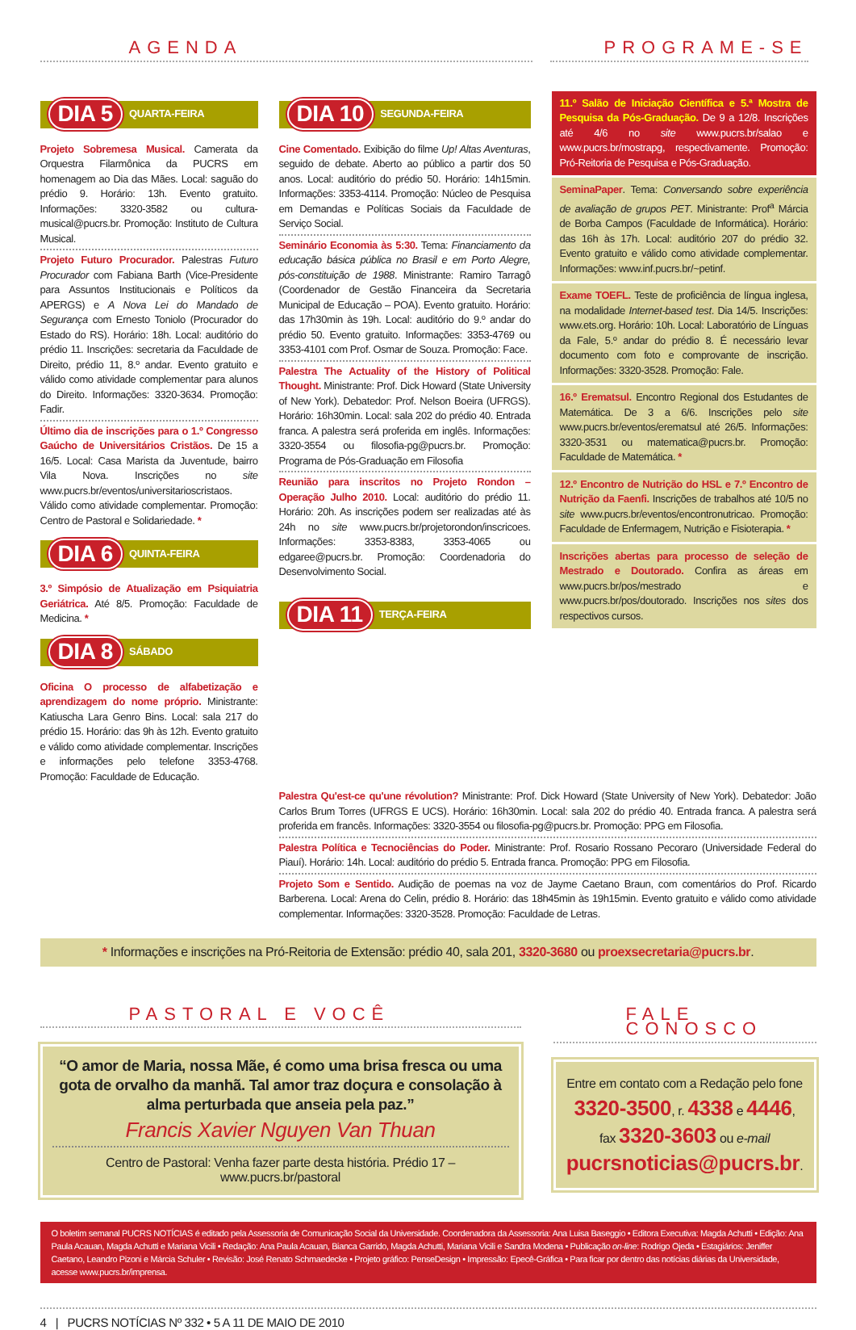AGENDA PROGRAME-SE
DIA 5 QUARTA-FEIRA
Projeto Sobremesa Musical. Camerata da Orquestra Filarmônica da PUCRS em homenagem ao Dia das Mães. Local: saguão do prédio 9. Horário: 13h. Evento gratuito. Informações: 3320-3582 ou cultura-musical@pucrs.br. Promoção: Instituto de Cultura Musical.
Projeto Futuro Procurador. Palestras Futuro Procurador com Fabiana Barth (Vice-Presidente para Assuntos Institucionais e Políticos da APERGS) e A Nova Lei do Mandado de Segurança com Ernesto Toniolo (Procurador do Estado do RS). Horário: 18h. Local: auditório do prédio 11. Inscrições: secretaria da Faculdade de Direito, prédio 11, 8.º andar. Evento gratuito e válido como atividade complementar para alunos do Direito. Informações: 3320-3634. Promoção: Fadir.
Último dia de inscrições para o 1.º Congresso Gaúcho de Universitários Cristãos. De 15 a 16/5. Local: Casa Marista da Juventude, bairro Vila Nova. Inscrições no site www.pucrs.br/eventos/universitarioscristaos. Válido como atividade complementar. Promoção: Centro de Pastoral e Solidariedade. *
DIA 6 QUINTA-FEIRA
3.º Simpósio de Atualização em Psiquiatria Geriátrica. Até 8/5. Promoção: Faculdade de Medicina. *
DIA 8 SÁBADO
Oficina O processo de alfabetização e aprendizagem do nome próprio. Ministrante: Katiuscha Lara Genro Bins. Local: sala 217 do prédio 15. Horário: das 9h às 12h. Evento gratuito e válido como atividade complementar. Inscrições e informações pelo telefone 3353-4768. Promoção: Faculdade de Educação.
DIA 10 SEGUNDA-FEIRA
Cine Comentado. Exibição do filme Up! Altas Aventuras, seguido de debate. Aberto ao público a partir dos 50 anos. Local: auditório do prédio 50. Horário: 14h15min. Informações: 3353-4114. Promoção: Núcleo de Pesquisa em Demandas e Políticas Sociais da Faculdade de Serviço Social.
Seminário Economia às 5:30. Tema: Financiamento da educação básica pública no Brasil e em Porto Alegre, pós-constituição de 1988. Ministrante: Ramiro Tarragô (Coordenador de Gestão Financeira da Secretaria Municipal de Educação – POA). Evento gratuito. Horário: das 17h30min às 19h. Local: auditório do 9.º andar do prédio 50. Evento gratuito. Informações: 3353-4769 ou 3353-4101 com Prof. Osmar de Souza. Promoção: Face.
Palestra The Actuality of the History of Political Thought. Ministrante: Prof. Dick Howard (State University of New York). Debatedor: Prof. Nelson Boeira (UFRGS). Horário: 16h30min. Local: sala 202 do prédio 40. Entrada franca. A palestra será proferida em inglês. Informações: 3320-3554 ou filosofia-pg@pucrs.br. Promoção: Programa de Pós-Graduação em Filosofia
Reunião para inscritos no Projeto Rondon – Operação Julho 2010. Local: auditório do prédio 11. Horário: 20h. As inscrições podem ser realizadas até às 24h no site www.pucrs.br/projetorondon/inscricoes. Informações: 3353-8383, 3353-4065 ou edgaree@pucrs.br. Promoção: Coordenadoria do Desenvolvimento Social.
DIA 11 TERÇA-FEIRA
11.º Salão de Iniciação Científica e 5.ª Mostra de Pesquisa da Pós-Graduação. De 9 a 12/8. Inscrições até 4/6 no site www.pucrs.br/salao e www.pucrs.br/mostrapg, respectivamente. Promoção: Pró-Reitoria de Pesquisa e Pós-Graduação.
SeminaPaper. Tema: Conversando sobre experiência de avaliação de grupos PET. Ministrante: Prof<sup>a</sup> Márcia de Borba Campos (Faculdade de Informática). Horário: das 16h às 17h. Local: auditório 207 do prédio 32. Evento gratuito e válido como atividade complementar. Informações: www.inf.pucrs.br/~petinf.
Exame TOEFL. Teste de proficiência de língua inglesa, na modalidade Internet-based test. Dia 14/5. Inscrições: www.ets.org. Horário: 10h. Local: Laboratório de Línguas da Fale, 5.º andar do prédio 8. É necessário levar documento com foto e comprovante de inscrição. Informações: 3320-3528. Promoção: Fale.
16.º Erematsul. Encontro Regional dos Estudantes de Matemática. De 3 a 6/6. Inscrições pelo site www.pucrs.br/eventos/erematsul até 26/5. Informações: 3320-3531 ou matematica@pucrs.br. Promoção: Faculdade de Matemática. *
12.º Encontro de Nutrição do HSL e 7.º Encontro de Nutrição da Faenfi. Inscrições de trabalhos até 10/5 no site www.pucrs.br/eventos/encontronutricao. Promoção: Faculdade de Enfermagem, Nutrição e Fisioterapia. *
Inscrições abertas para processo de seleção de Mestrado e Doutorado. Confira as áreas em www.pucrs.br/pos/mestrado e www.pucrs.br/pos/doutorado. Inscrições nos sites dos respectivos cursos.
Palestra Qu'est-ce qu'une révolution? Ministrante: Prof. Dick Howard (State University of New York). Debatedor: João Carlos Brum Torres (UFRGS E UCS). Horário: 16h30min. Local: sala 202 do prédio 40. Entrada franca. A palestra será proferida em francês. Informações: 3320-3554 ou filosofia-pg@pucrs.br. Promoção: PPG em Filosofia.
Palestra Política e Tecnociências do Poder. Ministrante: Prof. Rosario Rossano Pecoraro (Universidade Federal do Piauí). Horário: 14h. Local: auditório do prédio 5. Entrada franca. Promoção: PPG em Filosofia.
Projeto Som e Sentido. Audição de poemas na voz de Jayme Caetano Braun, com comentários do Prof. Ricardo Barberena. Local: Arena do Celin, prédio 8. Horário: das 18h45min às 19h15min. Evento gratuito e válido como atividade complementar. Informações: 3320-3528. Promoção: Faculdade de Letras.
* Informações e inscrições na Pró-Reitoria de Extensão: prédio 40, sala 201, 3320-3680 ou proexsecretaria@pucrs.br.
PASTORAL E VOCÊ
“O amor de Maria, nossa Mãe, é como uma brisa fresca ou uma gota de orvalho da manhã. Tal amor traz doçura e consolação à alma perturbada que anseia pela paz.”
Francis Xavier Nguyen Van Thuan
Centro de Pastoral: Venha fazer parte desta história. Prédio 17 – www.pucrs.br/pastoral
FALE CONOSCO
Entre em contato com a Redação pelo fone
3320-3500, r. 4338 e 4446,
fax 3320-3603 ou e-mail
pucrsnoticias@pucrs.br.
O boletim semanal PUCRS NOTÍCIAS é editado pela Assessoria de Comunicação Social da Universidade. Coordenadora da Assessoria: Ana Luisa Baseggio • Editora Executiva: Magda Achutti • Edição: Ana Paula Acauan, Magda Achutti e Mariana Vicili • Redação: Ana Paula Acauan, Bianca Garrido, Magda Achutti, Mariana Vicili e Sandra Modena • Publicação on-line: Rodrigo Ojeda • Estagiários: Jeniffer Caetano, Leandro Pizoni e Márcia Schuler • Revisão: José Renato Schmaedecke • Projeto gráfico: PenseDesign • Impressão: Epecê-Gráfica • Para ficar por dentro das notícias diárias da Universidade, acesse www.pucrs.br/imprensa.
4 | PUCRS NOTÍCIAS Nº 332 • 5 A 11 DE MAIO DE 2010